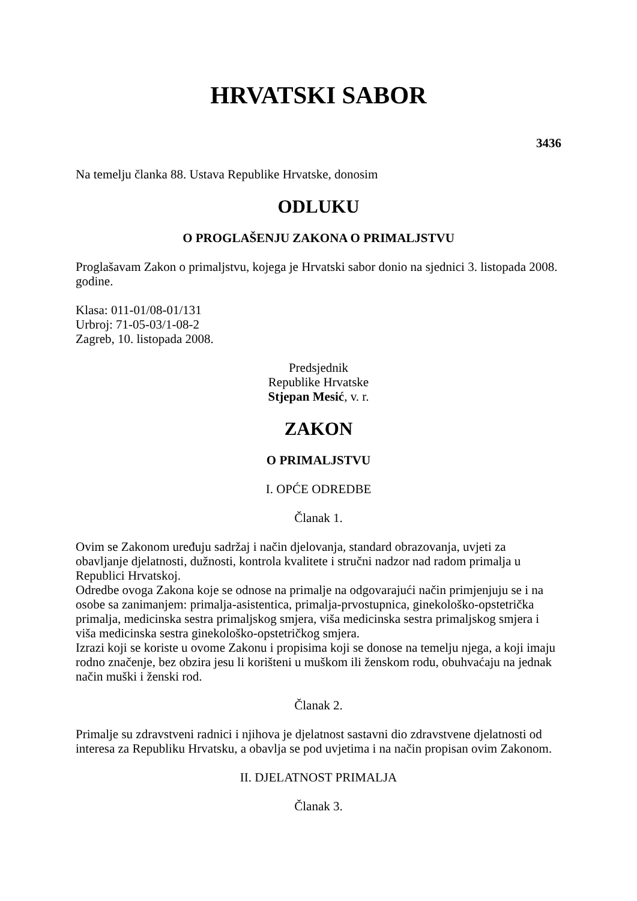HRVATSKI SABOR
3436
Na temelju članka 88. Ustava Republike Hrvatske, donosim
ODLUKU
O PROGLAŠENJU ZAKONA O PRIMALJSTVU
Proglašavam Zakon o primaljstvu, kojega je Hrvatski sabor donio na sjednici 3. listopada 2008. godine.
Klasa: 011-01/08-01/131
Urbroj: 71-05-03/1-08-2
Zagreb, 10. listopada 2008.
Predsjednik
Republike Hrvatske
Stjepan Mesić, v. r.
ZAKON
O PRIMALJSTVU
I. OPĆE ODREDBE
Članak 1.
Ovim se Zakonom uređuju sadržaj i način djelovanja, standard obrazovanja, uvjeti za obavljanje djelatnosti, dužnosti, kontrola kvalitete i stručni nadzor nad radom primalja u Republici Hrvatskoj.
Odredbe ovoga Zakona koje se odnose na primalje na odgovarajući način primjenjuju se i na osobe sa zanimanjem: primalja-asistentica, primalja-prvostupnica, ginekološko-opstetrička primalja, medicinska sestra primaljskog smjera, viša medicinska sestra primaljskog smjera i viša medicinska sestra ginekološko-opstetričkog smjera.
Izrazi koji se koriste u ovome Zakonu i propisima koji se donose na temelju njega, a koji imaju rodno značenje, bez obzira jesu li korišteni u muškom ili ženskom rodu, obuhvaćaju na jednak način muški i ženski rod.
Članak 2.
Primalje su zdravstveni radnici i njihova je djelatnost sastavni dio zdravstvene djelatnosti od interesa za Republiku Hrvatsku, a obavlja se pod uvjetima i na način propisan ovim Zakonom.
II. DJELATNOST PRIMALJA
Članak 3.